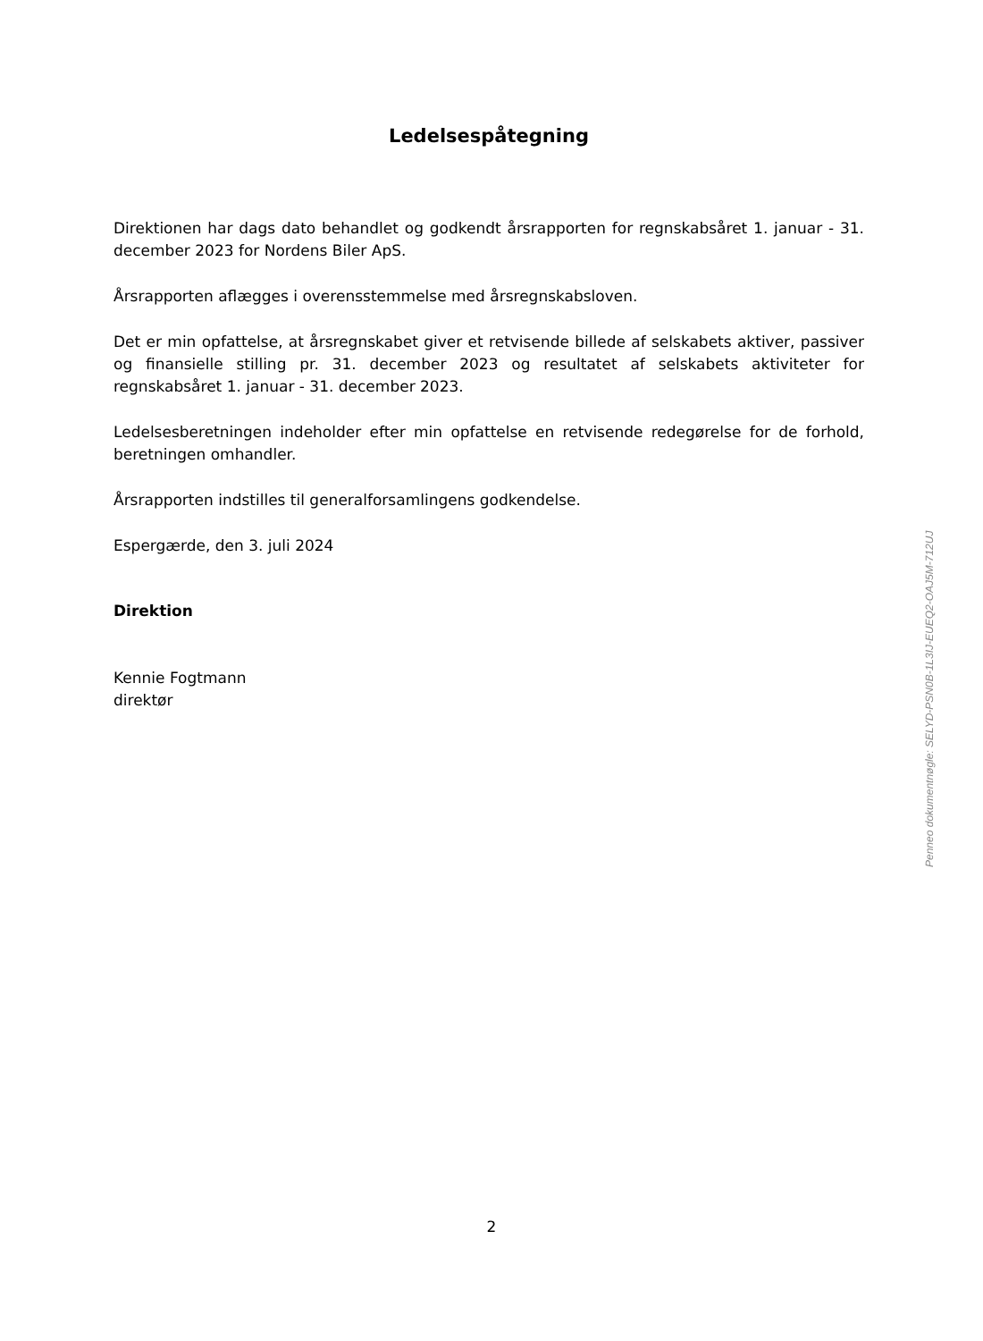Ledelsespåtegning
Direktionen har dags dato behandlet og godkendt årsrapporten for regnskabsåret 1. januar - 31. december 2023 for Nordens Biler ApS.
Årsrapporten aflægges i overensstemmelse med årsregnskabsloven.
Det er min opfattelse, at årsregnskabet giver et retvisende billede af selskabets aktiver, passiver og finansielle stilling pr. 31. december 2023 og resultatet af selskabets aktiviteter for regnskabsåret 1. januar - 31. december 2023.
Ledelsesberetningen indeholder efter min opfattelse en retvisende redegørelse for de for­hold, beretningen omhandler.
Årsrapporten indstilles til generalforsamlingens godkendelse.
Espergærde, den 3. juli 2024
Direktion
Kennie Fogtmann
direktør
Penneo dokumentnøgle: SELYD-PSN0B-1L3IJ-EUEQ2-OAJ5M-712UJ
2